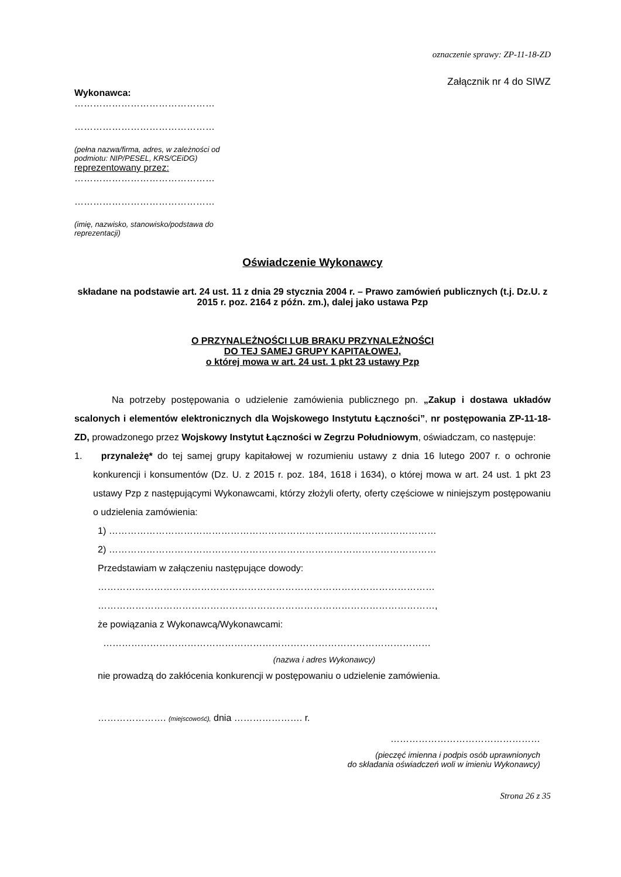oznaczenie sprawy: ZP-11-18-ZD
Załącznik nr 4 do SIWZ
Wykonawca:
………………………………………
………………………………………
(pełna nazwa/firma, adres, w zależności od podmiotu: NIP/PESEL, KRS/CEiDG)
reprezentowany przez:
………………………………………
………………………………………
(imię, nazwisko, stanowisko/podstawa do reprezentacji)
Oświadczenie Wykonawcy
składane na podstawie art. 24 ust. 11 z dnia 29 stycznia 2004 r. – Prawo zamówień publicznych (t.j. Dz.U. z 2015 r. poz. 2164 z późn. zm.), dalej jako ustawa Pzp
O PRZYNALEŻNOŚCI LUB BRAKU PRZYNALEŻNOŚCI
DO TEJ SAMEJ GRUPY KAPITAŁOWEJ,
o której mowa w art. 24 ust. 1 pkt 23 ustawy Pzp
Na potrzeby postępowania o udzielenie zamówienia publicznego pn. „Zakup i dostawa układów scalonych i elementów elektronicznych dla Wojskowego Instytutu Łączności”, nr postępowania ZP-11-18-ZD, prowadzonego przez Wojskowy Instytut Łączności w Zegrzu Południowym, oświadczam, co następuje:
1. przynależę* do tej samej grupy kapitałowej w rozumieniu ustawy z dnia 16 lutego 2007 r. o ochronie konkurencji i konsumentów (Dz. U. z 2015 r. poz. 184, 1618 i 1634), o której mowa w art. 24 ust. 1 pkt 23 ustawy Pzp z następującymi Wykonawcami, którzy złożyli oferty, oferty częściowe w niniejszym postępowaniu o udzielenia zamówienia:
1) ……………………………………………………………………………………………
2) ……………………………………………………………………………………………
Przedstawiam w załączeniu następujące dowody:
………………………………………………………………………………………………
………………………………………………………………………………………………,
że powiązania z Wykonawcą/Wykonawcami:
……………………………………………………………………………………………
(nazwa i adres Wykonawcy)
nie prowadzą do zakłócenia konkurencji w postępowaniu o udzielenie zamówienia.
…………………. (miejscowość), dnia …………………. r.
…………………………………………
(pieczęć imienna i podpis osób uprawnionych
do składania oświadczeń woli w imieniu Wykonawcy)
Strona 26 z 35